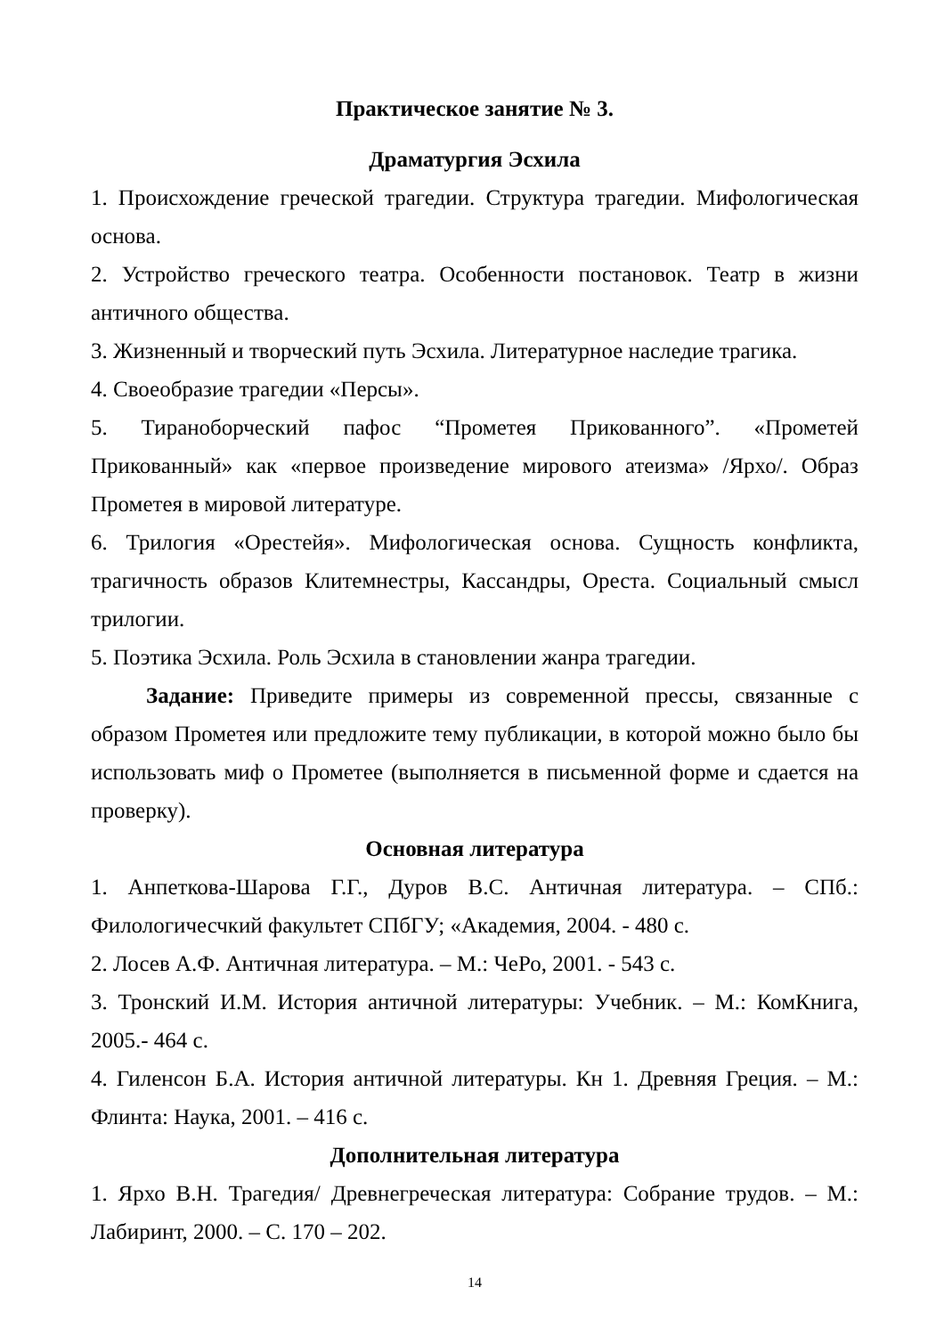Практическое занятие № 3.
Драматургия Эсхила
1. Происхождение греческой трагедии. Структура трагедии. Мифологическая основа.
2. Устройство греческого театра. Особенности постановок. Театр в жизни античного общества.
3. Жизненный и творческий путь Эсхила. Литературное наследие трагика.
4. Своеобразие трагедии «Персы».
5. Тираноборческий пафос “Прометея Прикованного”. «Прометей Прикованный» как «первое произведение мирового атеизма» /Ярхо/. Образ Прометея в мировой литературе.
6. Трилогия «Орестейя». Мифологическая основа. Сущность конфликта, трагичность образов Клитемнестры, Кассандры, Ореста. Социальный смысл трилогии.
5. Поэтика Эсхила. Роль Эсхила в становлении жанра трагедии.
Задание: Приведите примеры из современной прессы, связанные с образом Прометея или предложите тему публикации, в которой можно было бы использовать миф о Прометее (выполняется в письменной форме и сдается на проверку).
Основная литература
1. Анпеткова-Шарова Г.Г., Дуров В.С. Античная литература. – СПб.: Филологичесчкий факультет СПбГУ; «Академия, 2004. - 480 с.
2. Лосев А.Ф. Античная литература. – М.: ЧеРо, 2001. - 543 с.
3. Тронский И.М. История античной литературы: Учебник. – М.: КомКнига, 2005.- 464 с.
4. Гиленсон Б.А. История античной литературы. Кн 1. Древняя Греция. – М.: Флинта: Наука, 2001. – 416 с.
Дополнительная литература
1. Ярхо В.Н. Трагедия/ Древнегреческая литература: Собрание трудов. – М.: Лабиринт, 2000. – С. 170 – 202.
14